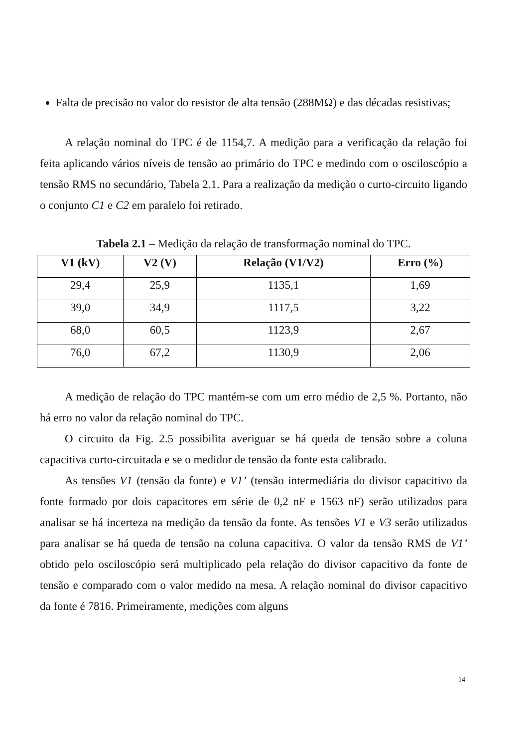Falta de precisão no valor do resistor de alta tensão (288MΩ) e das décadas resistivas;
A relação nominal do TPC é de 1154,7. A medição para a verificação da relação foi feita aplicando vários níveis de tensão ao primário do TPC e medindo com o osciloscópio a tensão RMS no secundário, Tabela 2.1. Para a realização da medição o curto-circuito ligando o conjunto C1 e C2 em paralelo foi retirado.
Tabela 2.1 – Medição da relação de transformação nominal do TPC.
| V1 (kV) | V2 (V) | Relação (V1/V2) | Erro (%) |
| --- | --- | --- | --- |
| 29,4 | 25,9 | 1135,1 | 1,69 |
| 39,0 | 34,9 | 1117,5 | 3,22 |
| 68,0 | 60,5 | 1123,9 | 2,67 |
| 76,0 | 67,2 | 1130,9 | 2,06 |
A medição de relação do TPC mantém-se com um erro médio de 2,5 %. Portanto, não há erro no valor da relação nominal do TPC.
O circuito da Fig. 2.5 possibilita averiguar se há queda de tensão sobre a coluna capacitiva curto-circuitada e se o medidor de tensão da fonte esta calibrado.
As tensões V1 (tensão da fonte) e V1’ (tensão intermediária do divisor capacitivo da fonte formado por dois capacitores em série de 0,2 nF e 1563 nF) serão utilizados para analisar se há incerteza na medição da tensão da fonte. As tensões V1 e V3 serão utilizados para analisar se há queda de tensão na coluna capacitiva. O valor da tensão RMS de V1’ obtido pelo osciloscópio será multiplicado pela relação do divisor capacitivo da fonte de tensão e comparado com o valor medido na mesa. A relação nominal do divisor capacitivo da fonte é 7816. Primeiramente, medições com alguns
14